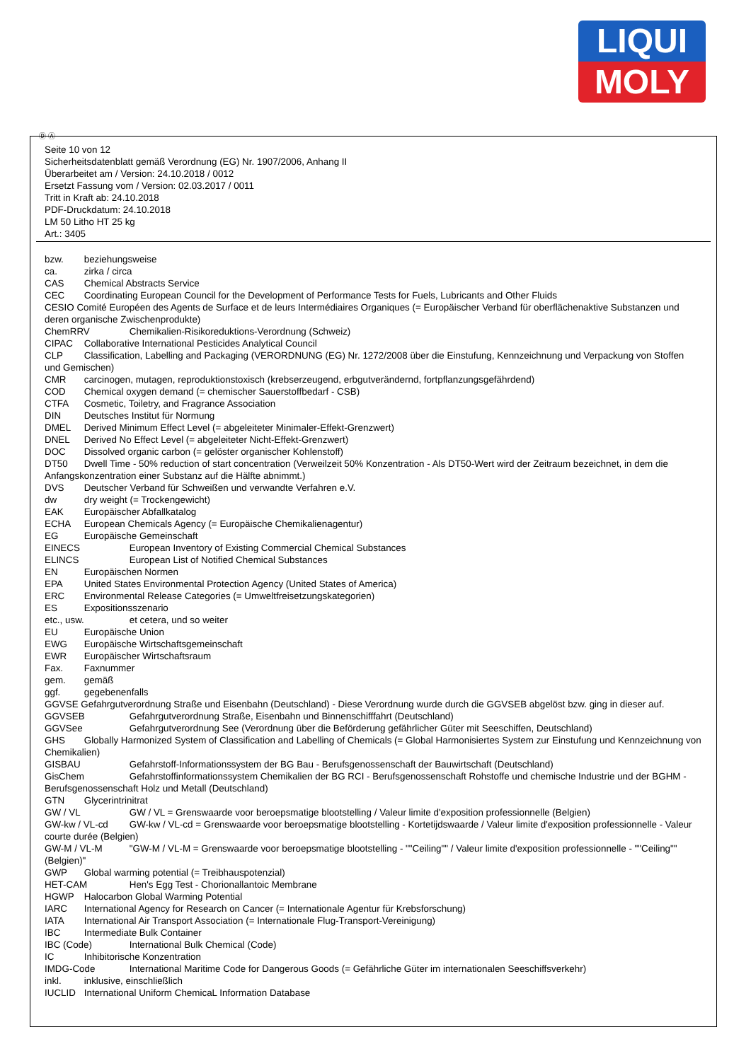LIQUI
MOLY
Ⓓ Ⓐ
Seite 10 von 12
Sicherheitsdatenblatt gemäß Verordnung (EG) Nr. 1907/2006, Anhang II
Überarbeitet am / Version: 24.10.2018 / 0012
Ersetzt Fassung vom / Version: 02.03.2017 / 0011
Tritt in Kraft ab: 24.10.2018
PDF-Druckdatum: 24.10.2018
LM 50 Litho HT 25 kg
Art.: 3405
bzw. beziehungsweise
ca. zirka / circa
CAS Chemical Abstracts Service
CEC Coordinating European Council for the Development of Performance Tests for Fuels, Lubricants and Other Fluids
CESIO Comité Européen des Agents de Surface et de leurs Intermédiaires Organiques (= Europäischer Verband für oberflächenaktive Substanzen und deren organische Zwischenprodukte)
ChemRRV Chemikalien-Risikoreduktions-Verordnung (Schweiz)
CIPAC Collaborative International Pesticides Analytical Council
CLP Classification, Labelling and Packaging (VERORDNUNG (EG) Nr. 1272/2008 über die Einstufung, Kennzeichnung und Verpackung von Stoffen und Gemischen)
CMR carcinogen, mutagen, reproduktionstoxisch (krebserzeugend, erbgutverändernd, fortpflanzungsgefährdend)
COD Chemical oxygen demand (= chemischer Sauerstoffbedarf - CSB)
CTFA Cosmetic, Toiletry, and Fragrance Association
DIN Deutsches Institut für Normung
DMEL Derived Minimum Effect Level (= abgeleiteter Minimaler-Effekt-Grenzwert)
DNEL Derived No Effect Level (= abgeleiteter Nicht-Effekt-Grenzwert)
DOC Dissolved organic carbon (= gelöster organischer Kohlenstoff)
DT50 Dwell Time - 50% reduction of start concentration (Verweilzeit 50% Konzentration - Als DT50-Wert wird der Zeitraum bezeichnet, in dem die Anfangskonzentration einer Substanz auf die Hälfte abnimmt.)
DVS Deutscher Verband für Schweißen und verwandte Verfahren e.V.
dw dry weight (= Trockengewicht)
EAK Europäischer Abfallkatalog
ECHA European Chemicals Agency (= Europäische Chemikalienagentur)
EG Europäische Gemeinschaft
EINECS European Inventory of Existing Commercial Chemical Substances
ELINCS European List of Notified Chemical Substances
EN Europäischen Normen
EPA United States Environmental Protection Agency (United States of America)
ERC Environmental Release Categories (= Umweltfreisetzungskategorien)
ES Expositionsszenario
etc., usw. et cetera, und so weiter
EU Europäische Union
EWG Europäische Wirtschaftsgemeinschaft
EWR Europäischer Wirtschaftsraum
Fax. Faxnummer
gem. gemäß
ggf. gegebenenfalls
GGVSE Gefahrgutverordnung Straße und Eisenbahn (Deutschland) - Diese Verordnung wurde durch die GGVSEB abgelöst bzw. ging in dieser auf.
GGVSEB Gefahrgutverordnung Straße, Eisenbahn und Binnenschifffahrt (Deutschland)
GGVSee Gefahrgutverordnung See (Verordnung über die Beförderung gefährlicher Güter mit Seeschiffen, Deutschland)
GHS Globally Harmonized System of Classification and Labelling of Chemicals (= Global Harmonisiertes System zur Einstufung und Kennzeichnung von Chemikalien)
GISBAU Gefahrstoff-Informationssystem der BG Bau - Berufsgenossenschaft der Bauwirtschaft (Deutschland)
GisChem Gefahrstoffinformationssystem Chemikalien der BG RCI - Berufsgenossenschaft Rohstoffe und chemische Industrie und der BGHM - Berufsgenossenschaft Holz und Metall (Deutschland)
GTN Glycerintrinitrat
GW / VL GW / VL = Grenswaarde voor beroepsmatige blootstelling / Valeur limite d'exposition professionnelle (Belgien)
GW-kw / VL-cd GW-kw / VL-cd = Grenswaarde voor beroepsmatige blootstelling - Kortetijdswaarde / Valeur limite d'exposition professionnelle - Valeur courte durée (Belgien)
GW-M / VL-M "GW-M / VL-M = Grenswaarde voor beroepsmatige blootstelling - ""Ceiling"" / Valeur limite d'exposition professionnelle - ""Ceiling"" (Belgien)"
GWP Global warming potential (= Treibhauspotenzial)
HET-CAM Hen's Egg Test - Chorionallantoic Membrane
HGWP Halocarbon Global Warming Potential
IARC International Agency for Research on Cancer (= Internationale Agentur für Krebsforschung)
IATA International Air Transport Association (= Internationale Flug-Transport-Vereinigung)
IBC Intermediate Bulk Container
IBC (Code) International Bulk Chemical (Code)
IC Inhibitorische Konzentration
IMDG-Code International Maritime Code for Dangerous Goods (= Gefährliche Güter im internationalen Seeschiffsverkehr)
inkl. inklusive, einschließlich
IUCLID International Uniform ChemicaL Information Database